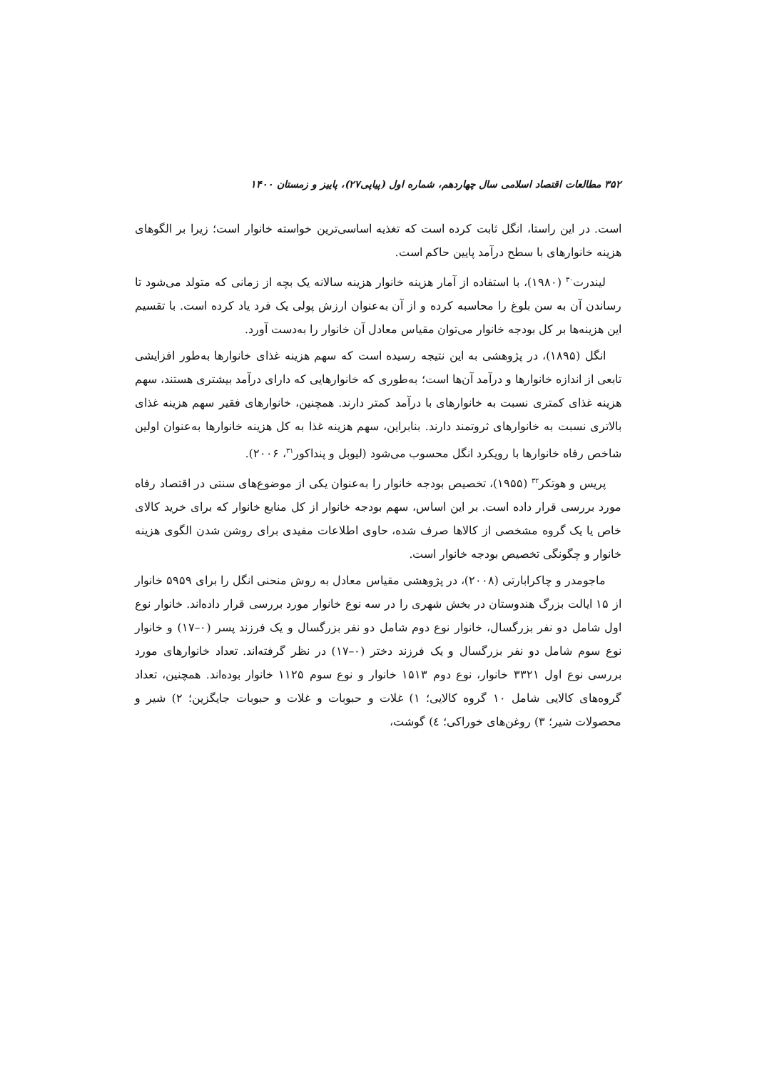۳۵۲ مطالعات اقتصاد اسلامی سال چهاردهم، شماره اول (پیاپی۲۷)، پاییز و زمستان ۱۴۰۰
است. در این راستا، انگل ثابت کرده است که تغذیه اساسی‌ترین خواسته خانوار است؛ زیرا بر الگوهای هزینه خانوارهای با سطح درآمد پایین حاکم است.
لیندرت<sup>۳۰</sup> (۱۹۸۰)، با استفاده از آمار هزینه خانوار هزینه سالانه یک بچه از زمانی که متولد می‌شود تا رساندن آن به سن بلوغ را محاسبه کرده و از آن به‌عنوان ارزش پولی یک فرد یاد کرده است. با تقسیم این هزینه‌ها بر کل بودجه خانوار می‌توان مقیاس معادل آن خانوار را به‌دست آورد.
انگل (۱۸۹۵)، در پژوهشی به این نتیجه رسیده است که سهم هزینه غذای خانوارها به‌طور افزایشی تابعی از اندازه خانوارها و درآمد آن‌ها است؛ به‌طوری که خانوارهایی که دارای درآمد بیشتری هستند، سهم هزینه غذای کمتری نسبت به خانوارهای با درآمد کمتر دارند. همچنین، خانوارهای فقیر سهم هزینه غذای بالاتری نسبت به خانوارهای ثروتمند دارند. بنابراین، سهم هزینه غذا به کل هزینه خانوارها به‌عنوان اولین شاخص رفاه خانوارها با رویکرد انگل محسوب می‌شود (لیوبل و پنداکور<sup>۳۱</sup>، ۲۰۰۶).
پریس و هوتکر<sup>۳۲</sup> (۱۹۵۵)، تخصیص بودجه خانوار را به‌عنوان یکی از موضوع‌های سنتی در اقتصاد رفاه مورد بررسی قرار داده است. بر این اساس، سهم بودجه خانوار از کل منابع خانوار که برای خرید کالای خاص یا یک گروه مشخصی از کالاها صرف شده، حاوی اطلاعات مفیدی برای روشن شدن الگوی هزینه خانوار و چگونگی تخصیص بودجه خانوار است.
ماجومدر و چاکرابارتی (۲۰۰۸)، در پژوهشی مقیاس معادل به روش منحنی انگل را برای ۵۹۵۹ خانوار از ۱۵ ایالت بزرگ هندوستان در بخش شهری را در سه نوع خانوار مورد بررسی قرار داده‌اند. خانوار نوع اول شامل دو نفر بزرگسال، خانوار نوع دوم شامل دو نفر بزرگسال و یک فرزند پسر (۰–۱۷) و خانوار نوع سوم شامل دو نفر بزرگسال و یک فرزند دختر (۰–۱۷) در نظر گرفته‌اند. تعداد خانوارهای مورد بررسی نوع اول ۳۳۲۱ خانوار، نوع دوم ۱۵۱۳ خانوار و نوع سوم ۱۱۲۵ خانوار بوده‌اند. همچنین، تعداد گروه‌های کالایی شامل ۱۰ گروه کالایی؛ ۱) غلات و حبوبات و غلات و حبوبات جایگزین؛ ۲) شیر و محصولات شیر؛ ۳) روغن‌های خوراکی؛ ٤) گوشت،